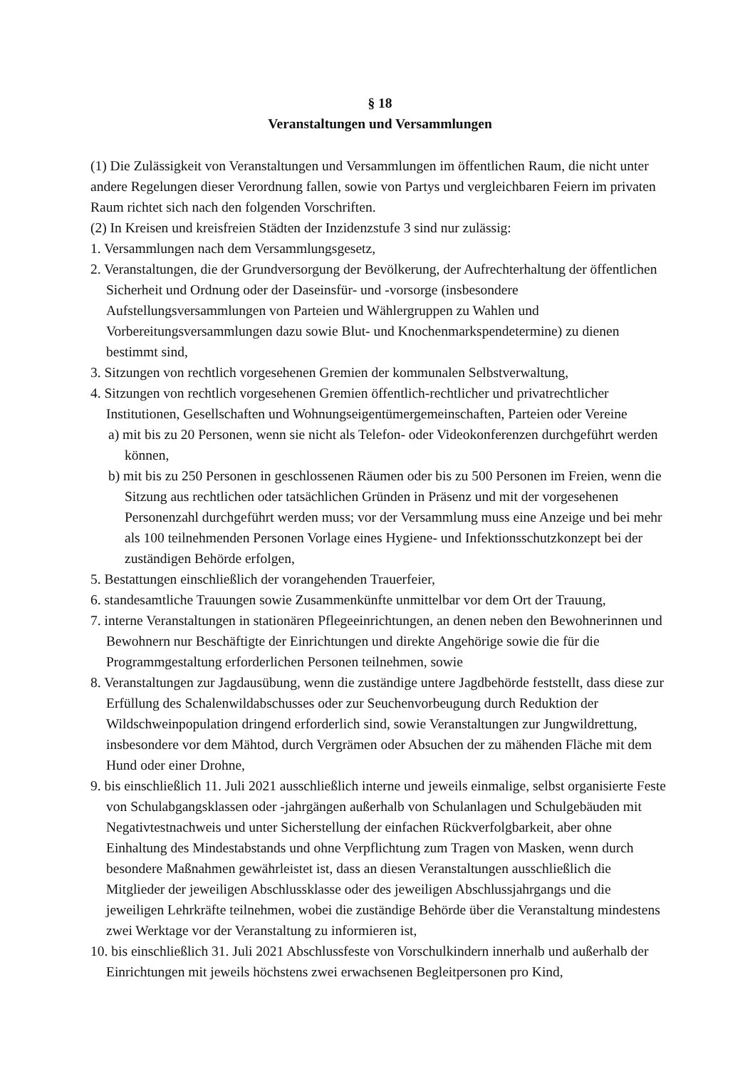§ 18
Veranstaltungen und Versammlungen
(1) Die Zulässigkeit von Veranstaltungen und Versammlungen im öffentlichen Raum, die nicht unter andere Regelungen dieser Verordnung fallen, sowie von Partys und vergleichbaren Feiern im privaten Raum richtet sich nach den folgenden Vorschriften.
(2) In Kreisen und kreisfreien Städten der Inzidenzstufe 3 sind nur zulässig:
1. Versammlungen nach dem Versammlungsgesetz,
2. Veranstaltungen, die der Grundversorgung der Bevölkerung, der Aufrechterhaltung der öffentlichen Sicherheit und Ordnung oder der Daseinsfür- und -vorsorge (insbesondere Aufstellungsversammlungen von Parteien und Wählergruppen zu Wahlen und Vorbereitungsversammlungen dazu sowie Blut- und Knochenmarkspendetermine) zu dienen bestimmt sind,
3. Sitzungen von rechtlich vorgesehenen Gremien der kommunalen Selbstverwaltung,
4. Sitzungen von rechtlich vorgesehenen Gremien öffentlich-rechtlicher und privatrechtlicher Institutionen, Gesellschaften und Wohnungseigentümergemeinschaften, Parteien oder Vereine
a) mit bis zu 20 Personen, wenn sie nicht als Telefon- oder Videokonferenzen durchgeführt werden können,
b) mit bis zu 250 Personen in geschlossenen Räumen oder bis zu 500 Personen im Freien, wenn die Sitzung aus rechtlichen oder tatsächlichen Gründen in Präsenz und mit der vorgesehenen Personenzahl durchgeführt werden muss; vor der Versammlung muss eine Anzeige und bei mehr als 100 teilnehmenden Personen Vorlage eines Hygiene- und Infektionsschutzkonzept bei der zuständigen Behörde erfolgen,
5. Bestattungen einschließlich der vorangehenden Trauerfeier,
6. standesamtliche Trauungen sowie Zusammenkünfte unmittelbar vor dem Ort der Trauung,
7. interne Veranstaltungen in stationären Pflegeeinrichtungen, an denen neben den Bewohnerinnen und Bewohnern nur Beschäftigte der Einrichtungen und direkte Angehörige sowie die für die Programmgestaltung erforderlichen Personen teilnehmen, sowie
8. Veranstaltungen zur Jagdausübung, wenn die zuständige untere Jagdbehörde feststellt, dass diese zur Erfüllung des Schalenwildabschusses oder zur Seuchenvorbeugung durch Reduktion der Wildschweinpopulation dringend erforderlich sind, sowie Veranstaltungen zur Jungwildrettung, insbesondere vor dem Mähtod, durch Vergrämen oder Absuchen der zu mähenden Fläche mit dem Hund oder einer Drohne,
9. bis einschließlich 11. Juli 2021 ausschließlich interne und jeweils einmalige, selbst organisierte Feste von Schulabgangsklassen oder -jahrgängen außerhalb von Schulanlagen und Schulgebäuden mit Negativtestnachweis und unter Sicherstellung der einfachen Rückverfolgbarkeit, aber ohne Einhaltung des Mindestabstands und ohne Verpflichtung zum Tragen von Masken, wenn durch besondere Maßnahmen gewährleistet ist, dass an diesen Veranstaltungen ausschließlich die Mitglieder der jeweiligen Abschlussklasse oder des jeweiligen Abschlussjahrgangs und die jeweiligen Lehrkräfte teilnehmen, wobei die zuständige Behörde über die Veranstaltung mindestens zwei Werktage vor der Veranstaltung zu informieren ist,
10. bis einschließlich 31. Juli 2021 Abschlussfeste von Vorschulkindern innerhalb und außerhalb der Einrichtungen mit jeweils höchstens zwei erwachsenen Begleitpersonen pro Kind,